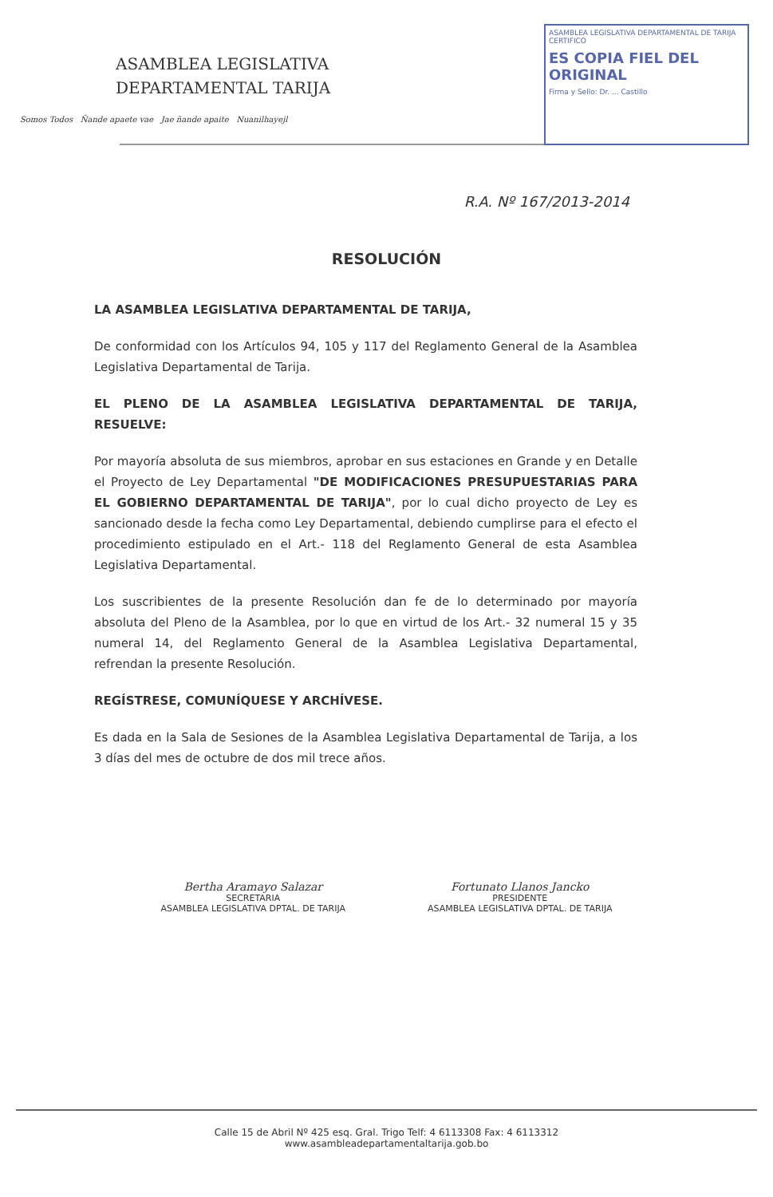ASAMBLEA LEGISLATIVA
DEPARTAMENTAL TARIJA
Somos Todos Ñande apaete vae Jae ñande apaite Nuanilhayejl
ASAMBLEA LEGISLATIVA DEPARTAMENTAL DE TARIJA
CERTIFICO
ES COPIA FIEL DEL ORIGINAL
Firma y Sello: Dr. ... Castillo
R.A. Nº 167/2013-2014
RESOLUCIÓN
LA ASAMBLEA LEGISLATIVA DEPARTAMENTAL DE TARIJA,
De conformidad con los Artículos 94, 105 y 117 del Reglamento General de la Asamblea Legislativa Departamental de Tarija.
EL PLENO DE LA ASAMBLEA LEGISLATIVA DEPARTAMENTAL DE TARIJA, RESUELVE:
Por mayoría absoluta de sus miembros, aprobar en sus estaciones en Grande y en Detalle el Proyecto de Ley Departamental "DE MODIFICACIONES PRESUPUESTARIAS PARA EL GOBIERNO DEPARTAMENTAL DE TARIJA", por lo cual dicho proyecto de Ley es sancionado desde la fecha como Ley Departamental, debiendo cumplirse para el efecto el procedimiento estipulado en el Art.- 118 del Reglamento General de esta Asamblea Legislativa Departamental.
Los suscribientes de la presente Resolución dan fe de lo determinado por mayoría absoluta del Pleno de la Asamblea, por lo que en virtud de los Art.- 32 numeral 15 y 35 numeral 14, del Reglamento General de la Asamblea Legislativa Departamental, refrendan la presente Resolución.
REGÍSTRESE, COMUNÍQUESE Y ARCHÍVESE.
Es dada en la Sala de Sesiones de la Asamblea Legislativa Departamental de Tarija, a los 3 días del mes de octubre de dos mil trece años.
Bertha Aramayo Salazar
SECRETARIA
ASAMBLEA LEGISLATIVA DPTAL. DE TARIJA
Fortunato Llanos Jancko
PRESIDENTE
ASAMBLEA LEGISLATIVA DPTAL. DE TARIJA
Calle 15 de Abril Nº 425 esq. Gral. Trigo Telf: 4 6113308 Fax: 4 6113312
www.asambleadepartamentaltarija.gob.bo